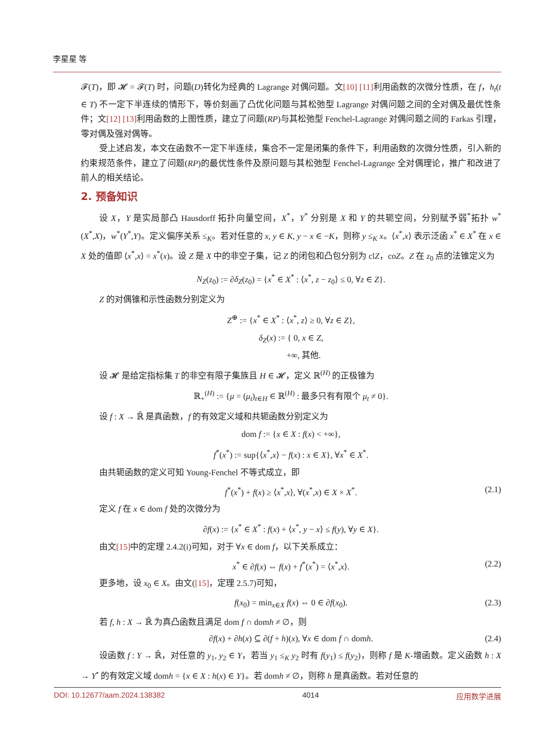李星星 等
𝓕(T)，即 𝓗 = 𝓕(T) 时，问题(D)转化为经典的 Lagrange 对偶问题。文[10] [11] 利用函数的次微分性质，在 f，h<sub>t</sub>(t ∈ T) 不一定下半连续的情形下，等价刻画了凸优化问题与其松弛型 Lagrange 对偶问题之间的全对偶及最优性条件；文[12] [13] 利用函数的上图性质，建立了问题(RP)与其松弛型 Fenchel-Lagrange 对偶问题之间的 Farkas 引理，零对偶及强对偶等。
受上述启发，本文在函数不一定下半连续，集合不一定是闭集的条件下，利用函数的次微分性质，引入新的约束规范条件，建立了问题(RP)的最优性条件及原问题与其松弛型 Fenchel-Lagrange 全对偶理论，推广和改进了前人的相关结论。
2. 预备知识
设 X，Y 是实局部凸 Hausdorff 拓扑向量空间，X<sup>*</sup>，Y<sup>*</sup> 分别是 X 和 Y 的共轭空间，分别赋予弱<sup>*</sup>拓扑 w<sup>*</sup>(X<sup>*</sup>,X)，w<sup>*</sup>(Y<sup>*</sup>,Y)。定义偏序关系 ≤<sub>K</sub>。若对任意的 x, y ∈ K, y − x ∈ −K，则称 y ≤<sub>K</sub> x。⟨x<sup>*</sup>,x⟩ 表示泛函 x<sup>*</sup> ∈ X<sup>*</sup> 在 x ∈ X 处的值即 ⟨x<sup>*</sup>,x⟩ = x<sup>*</sup>(x)。设 Z 是 X 中的非空子集，记 Z 的闭包和凸包分别为 clZ，coZ。Z 在 z<sub>0</sub> 点的法锥定义为
N<sub>Z</sub>(z<sub>0</sub>) := ∂δ<sub>Z</sub>(z<sub>0</sub>) = {x<sup>*</sup> ∈ X<sup>*</sup> : ⟨x<sup>*</sup>, z − z<sub>0</sub>⟩ ≤ 0, ∀z ∈ Z}.
Z 的对偶锥和示性函数分别定义为
Z<sup>⊕</sup> := {x<sup>*</sup> ∈ X<sup>*</sup> : ⟨x<sup>*</sup>, z⟩ ≥ 0, ∀z ∈ Z},
δ<sub>Z</sub>(x) := { 0, x ∈ Z,
+∞, 其他.
设 𝓗 是给定指标集 T 的非空有限子集族且 H ∈ 𝓗，定义 ℝ<sup>(H)</sup> 的正极锥为
ℝ<sub>+</sub><sup>(H)</sup> := {μ = (μ<sub>t</sub>)<sub>t∈H</sub> ∈ ℝ<sup>(H)</sup> : 最多只有有限个 μ<sub>t</sub> ≠ 0}.
设 f : X → ℝ̄ 是真函数，f 的有效定义域和共轭函数分别定义为
dom f := {x ∈ X : f(x) < +∞},
f<sup>*</sup>(x<sup>*</sup>) := sup{⟨x<sup>*</sup>,x⟩ − f(x) : x ∈ X}, ∀x<sup>*</sup> ∈ X<sup>*</sup>.
由共轭函数的定义可知 Young-Fenchel 不等式成立，即
f<sup>*</sup>(x<sup>*</sup>) + f(x) ≥ ⟨x<sup>*</sup>,x⟩, ∀(x<sup>*</sup>,x) ∈ X × X<sup>*</sup>. (2.1)
定义 f 在 x ∈ dom f 处的次微分为
∂f(x) := {x<sup>*</sup> ∈ X<sup>*</sup> : f(x) + ⟨x<sup>*</sup>, y − x⟩ ≤ f(y), ∀y ∈ X}.
由文[15] 中的定理 2.4.2(i)可知，对于 ∀x ∈ dom f，以下关系成立：
x<sup>*</sup> ∈ ∂f(x) ⇔ f(x) + f<sup>*</sup>(x<sup>*</sup>) = ⟨x<sup>*</sup>,x⟩. (2.2)
更多地，设 x<sub>0</sub> ∈ X。由文([15]，定理 2.5.7)可知，
f(x<sub>0</sub>) = min<sub>x∈X</sub> f(x) ⇔ 0 ∈ ∂f(x<sub>0</sub>). (2.3)
若 f, h : X → ℝ̄ 为真凸函数且满足 dom f ∩ domh ≠ ∅，则
∂f(x) + ∂h(x) ⊆ ∂(f + h)(x), ∀x ∈ dom f ∩ domh. (2.4)
设函数 f : Y → ℝ̄，对任意的 y<sub>1</sub>, y<sub>2</sub> ∈ Y，若当 y<sub>1</sub> ≤<sub>K</sub> y<sub>2</sub> 时有 f(y<sub>1</sub>) ≤ f(y<sub>2</sub>)，则称 f 是 K-增函数。定义函数 h : X → Y<sup>•</sup> 的有效定义域 domh = {x ∈ X : h(x) ∈ Y}。若 domh ≠ ∅，则称 h 是真函数。若对任意的
DOI: 10.12677/aam.2024.138382 4014 应用数学进展